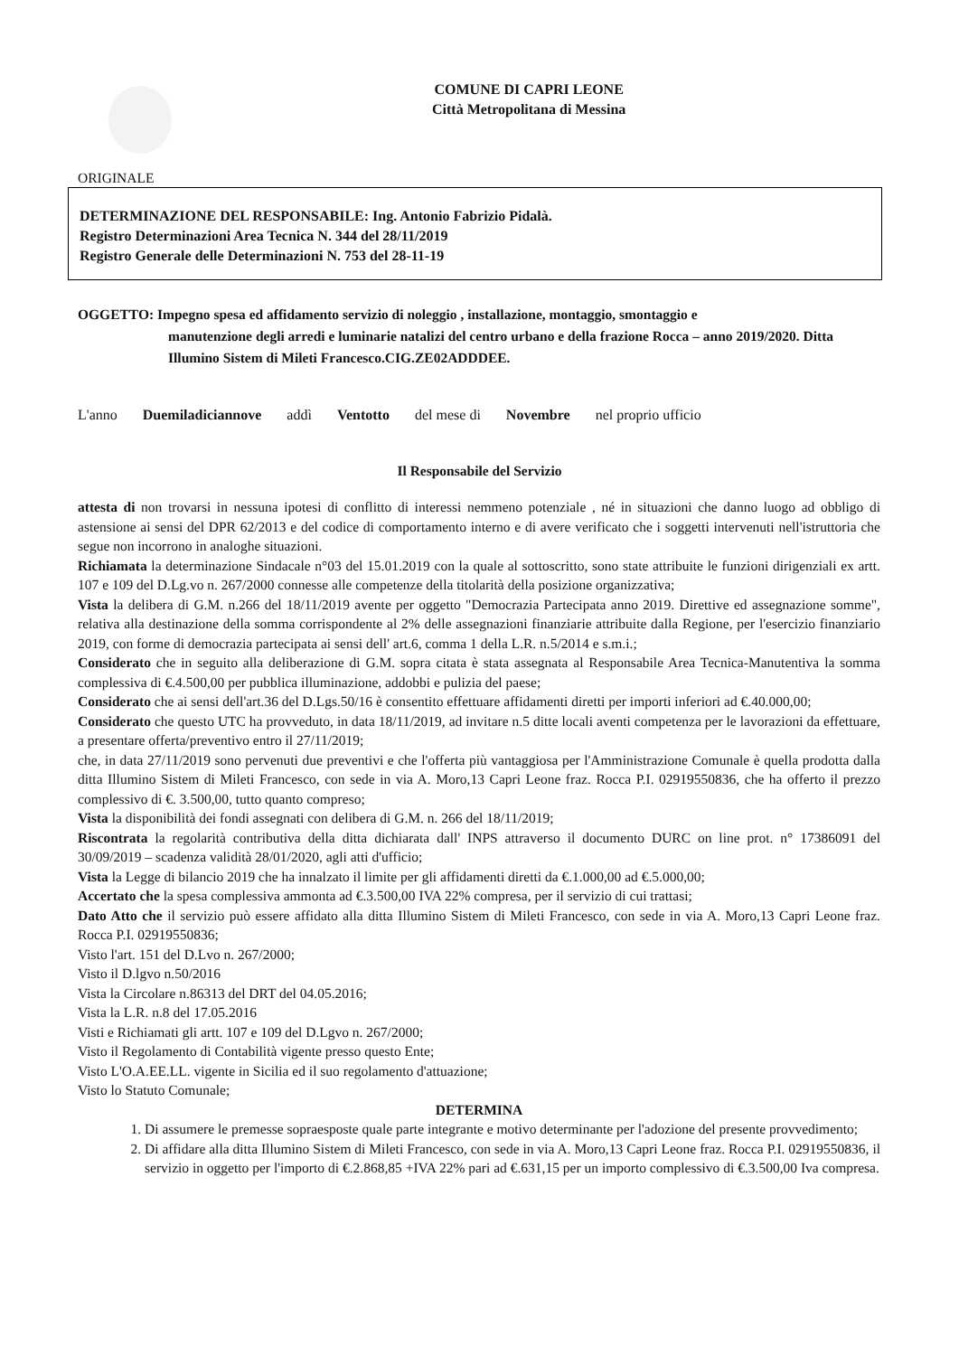COMUNE DI CAPRI LEONE
Città Metropolitana di Messina
ORIGINALE
DETERMINAZIONE DEL RESPONSABILE: Ing. Antonio Fabrizio Pidalà.
Registro Determinazioni Area Tecnica N. 344 del 28/11/2019
Registro Generale delle Determinazioni N. 753 del 28-11-19
OGGETTO: Impegno spesa ed affidamento servizio di noleggio , installazione, montaggio, smontaggio e
manutenzione degli arredi e luminarie natalizi del centro urbano e della frazione Rocca – anno 2019/2020. Ditta Illumino Sistem di Mileti Francesco.CIG.ZE02ADDDEE.
L'anno Duemiladiciannove addì Ventotto del mese di Novembre nel proprio ufficio
Il Responsabile del Servizio
attesta di non trovarsi in nessuna ipotesi di conflitto di interessi nemmeno potenziale , né in situazioni che danno luogo ad obbligo di astensione ai sensi del DPR 62/2013 e del codice di comportamento interno e di avere verificato che i soggetti intervenuti nell'istruttoria che segue non incorrono in analoghe situazioni.
Richiamata la determinazione Sindacale n°03 del 15.01.2019 con la quale al sottoscritto, sono state attribuite le funzioni dirigenziali ex artt. 107 e 109 del D.Lg.vo n. 267/2000 connesse alle competenze della titolarità della posizione organizzativa;
Vista la delibera di G.M. n.266 del 18/11/2019 avente per oggetto "Democrazia Partecipata anno 2019. Direttive ed assegnazione somme", relativa alla destinazione della somma corrispondente al 2% delle assegnazioni finanziarie attribuite dalla Regione, per l'esercizio finanziario 2019, con forme di democrazia partecipata ai sensi dell' art.6, comma 1 della L.R. n.5/2014 e s.m.i.;
Considerato che in seguito alla deliberazione di G.M. sopra citata è stata assegnata al Responsabile Area Tecnica-Manutentiva la somma complessiva di €.4.500,00 per pubblica illuminazione, addobbi e pulizia del paese;
Considerato che ai sensi dell'art.36 del D.Lgs.50/16 è consentito effettuare affidamenti diretti per importi inferiori ad €.40.000,00;
Considerato che questo UTC ha provveduto, in data 18/11/2019, ad invitare n.5 ditte locali aventi competenza per le lavorazioni da effettuare, a presentare offerta/preventivo entro il 27/11/2019;
che, in data 27/11/2019 sono pervenuti due preventivi e che l'offerta più vantaggiosa per l'Amministrazione Comunale è quella prodotta dalla ditta Illumino Sistem di Mileti Francesco, con sede in via A. Moro,13 Capri Leone fraz. Rocca P.I. 02919550836, che ha offerto il prezzo complessivo di €. 3.500,00, tutto quanto compreso;
Vista la disponibilità dei fondi assegnati con delibera di G.M. n. 266 del 18/11/2019;
Riscontrata la regolarità contributiva della ditta dichiarata dall' INPS attraverso il documento DURC on line prot. n° 17386091 del 30/09/2019 – scadenza validità 28/01/2020, agli atti d'ufficio;
Vista la Legge di bilancio 2019 che ha innalzato il limite per gli affidamenti diretti da €.1.000,00 ad €.5.000,00;
Accertato che la spesa complessiva ammonta ad €.3.500,00 IVA 22% compresa, per il servizio di cui trattasi;
Dato Atto che il servizio può essere affidato alla ditta Illumino Sistem di Mileti Francesco, con sede in via A. Moro,13 Capri Leone fraz. Rocca P.I. 02919550836;
Visto l'art. 151 del D.Lvo n. 267/2000;
Visto il D.lgvo n.50/2016
Vista la Circolare n.86313 del DRT del 04.05.2016;
Vista la L.R. n.8 del 17.05.2016
Visti e Richiamati gli artt. 107 e 109 del D.Lgvo n. 267/2000;
Visto il Regolamento di Contabilità vigente presso questo Ente;
Visto L'O.A.EE.LL. vigente in Sicilia ed il suo regolamento d'attuazione;
Visto lo Statuto Comunale;
DETERMINA
1. Di assumere le premesse sopraesposte quale parte integrante e motivo determinante per l'adozione del presente provvedimento;
2. Di affidare alla ditta Illumino Sistem di Mileti Francesco, con sede in via A. Moro,13 Capri Leone fraz. Rocca P.I. 02919550836, il servizio in oggetto per l'importo di €.2.868,85 +IVA 22% pari ad €.631,15 per un importo complessivo di €.3.500,00 Iva compresa.